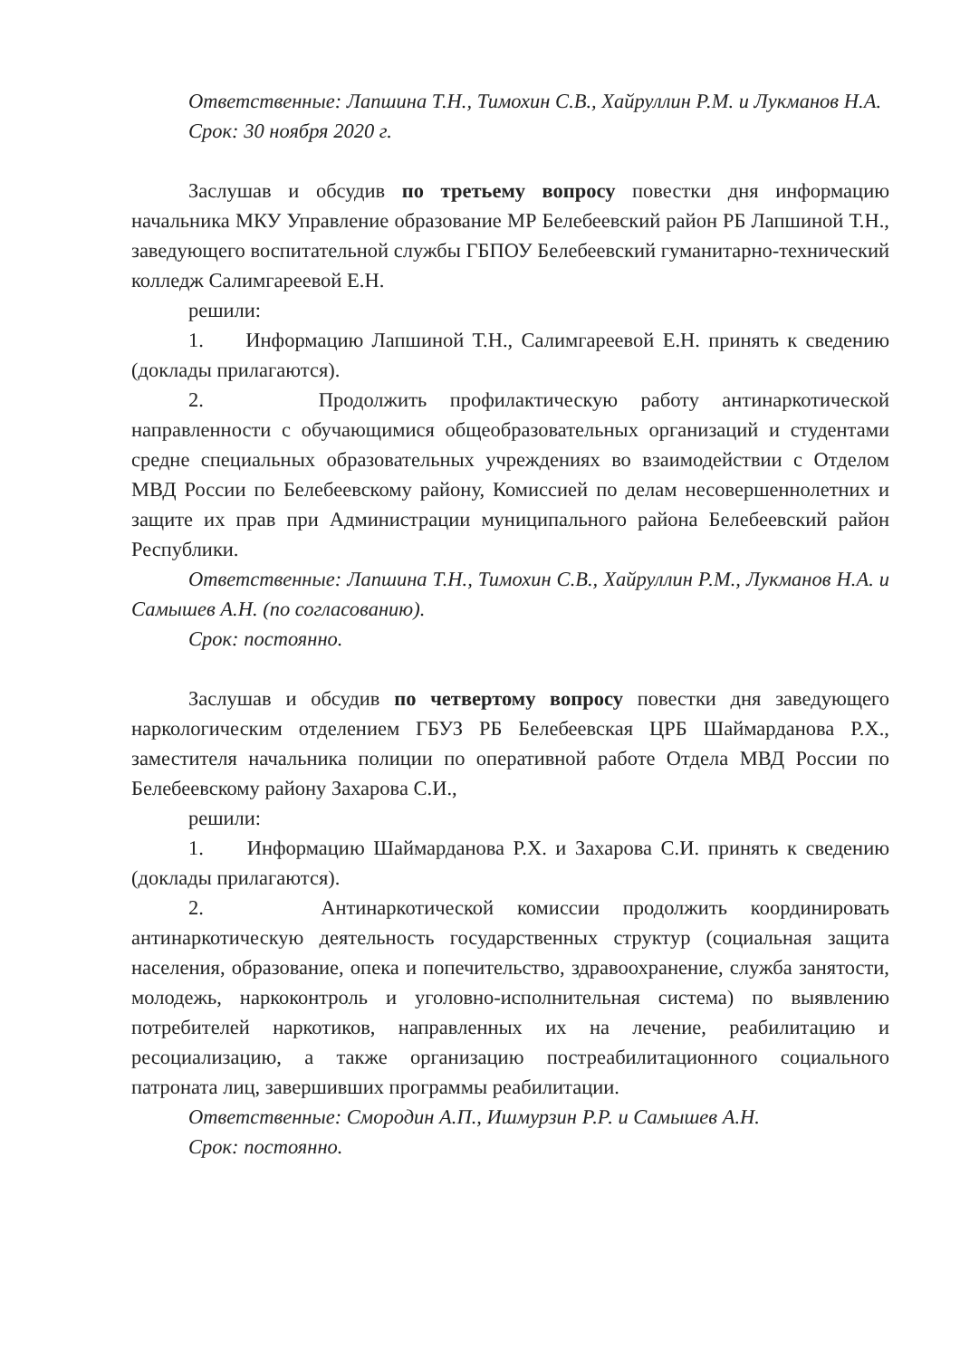Ответственные: Лапшина Т.Н., Тимохин С.В., Хайруллин Р.М. и Лукманов Н.А.
Срок: 30 ноября 2020 г.
Заслушав и обсудив по третьему вопросу повестки дня информацию начальника МКУ Управление образование МР Белебеевский район РБ Лапшиной Т.Н., заведующего воспитательной службы ГБПОУ Белебеевский гуманитарно-технический колледж Салимгареевой Е.Н.
решили:
1. Информацию Лапшиной Т.Н., Салимгареевой Е.Н. принять к сведению (доклады прилагаются).
2. Продолжить профилактическую работу антинаркотической направленности с обучающимися общеобразовательных организаций и студентами средне специальных образовательных учреждениях во взаимодействии с Отделом МВД России по Белебеевскому району, Комиссией по делам несовершеннолетних и защите их прав при Администрации муниципального района Белебеевский район Республики.
Ответственные: Лапшина Т.Н., Тимохин С.В., Хайруллин Р.М., Лукманов Н.А. и Самышев А.Н. (по согласованию).
Срок: постоянно.
Заслушав и обсудив по четвертому вопросу повестки дня заведующего наркологическим отделением ГБУЗ РБ Белебеевская ЦРБ Шаймарданова Р.Х., заместителя начальника полиции по оперативной работе Отдела МВД России по Белебеевскому району Захарова С.И.,
решили:
1. Информацию Шаймарданова Р.Х. и Захарова С.И. принять к сведению (доклады прилагаются).
2. Антинаркотической комиссии продолжить координировать антинаркотическую деятельность государственных структур (социальная защита населения, образование, опека и попечительство, здравоохранение, служба занятости, молодежь, наркоконтроль и уголовно-исполнительная система) по выявлению потребителей наркотиков, направленных их на лечение, реабилитацию и ресоциализацию, а также организацию постреабилитационного социального патроната лиц, завершивших программы реабилитации.
Ответственные: Смородин А.П., Ишмурзин Р.Р. и Самышев А.Н.
Срок: постоянно.